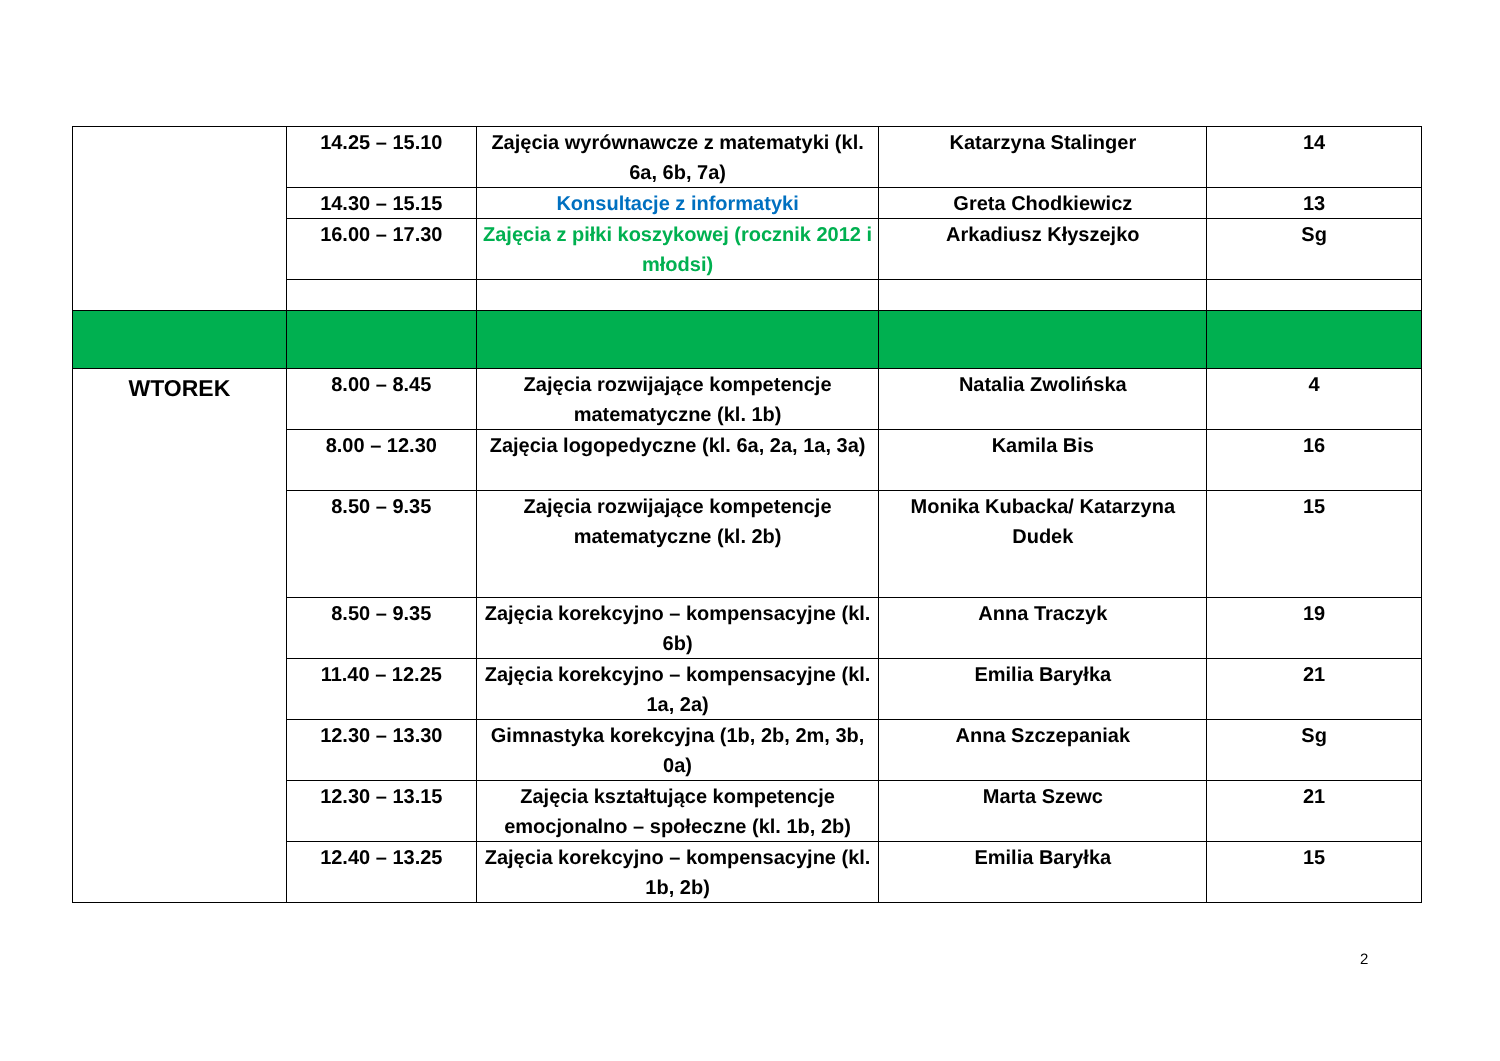| | 14.25 – 15.10 | Zajęcia wyrównawcze z matematyki (kl. 6a, 6b, 7a) | Katarzyna Stalinger | 14 |
| | 14.30 – 15.15 | Konsultacje z informatyki | Greta Chodkiewicz | 13 |
| | 16.00 – 17.30 | Zajęcia z piłki koszykowej (rocznik 2012 i młodsi) | Arkadiusz Kłyszejko | Sg |
| WTOREK | 8.00 – 8.45 | Zajęcia rozwijające kompetencje matematyczne (kl. 1b) | Natalia Zwolińska | 4 |
| | 8.00 – 12.30 | Zajęcia logopedyczne (kl. 6a, 2a, 1a, 3a) | Kamila Bis | 16 |
| | 8.50 – 9.35 | Zajęcia rozwijające kompetencje matematyczne (kl. 2b) | Monika Kubacka/ Katarzyna Dudek | 15 |
| | 8.50 – 9.35 | Zajęcia korekcyjno – kompensacyjne (kl. 6b) | Anna Traczyk | 19 |
| | 11.40 – 12.25 | Zajęcia korekcyjno – kompensacyjne (kl. 1a, 2a) | Emilia Baryłka | 21 |
| | 12.30 – 13.30 | Gimnastyka korekcyjna (1b, 2b, 2m, 3b, 0a) | Anna Szczepaniak | Sg |
| | 12.30 – 13.15 | Zajęcia kształtujące kompetencje emocjonalno – społeczne (kl. 1b, 2b) | Marta Szewc | 21 |
| | 12.40 – 13.25 | Zajęcia korekcyjno – kompensacyjne (kl. 1b, 2b) | Emilia Baryłka | 15 |
2